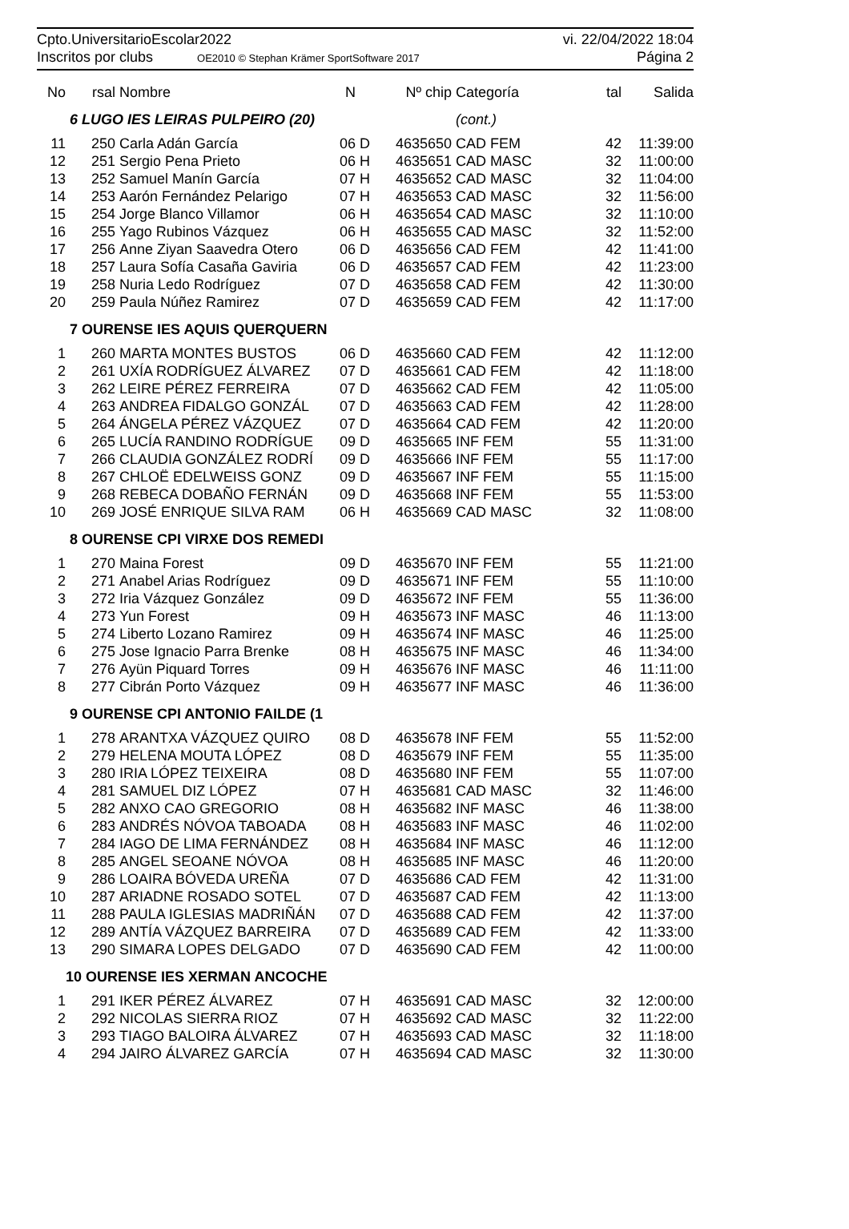Cpto.UniversitarioEscolar2022 vi. 22/04/2022 18:04
Inscritos por clubs OE2010 © Stephan Krämer SportSoftware 2017 Página 2
| No | rsal | Nombre | N | | Nº chip | Categoría | tal | Salida |
| --- | --- | --- | --- | --- | --- | --- | --- | --- |
| | 6 LUGO IES LEIRAS PULPEIRO (20) | | | | | (cont.) | | |
| 11 | 250 | Carla Adán García | 06 | D | 4635650 | CAD FEM | 42 | 11:39:00 |
| 12 | 251 | Sergio Pena Prieto | 06 | H | 4635651 | CAD MASC | 32 | 11:00:00 |
| 13 | 252 | Samuel Manín García | 07 | H | 4635652 | CAD MASC | 32 | 11:04:00 |
| 14 | 253 | Aarón Fernández Pelarigo | 07 | H | 4635653 | CAD MASC | 32 | 11:56:00 |
| 15 | 254 | Jorge Blanco Villamor | 06 | H | 4635654 | CAD MASC | 32 | 11:10:00 |
| 16 | 255 | Yago Rubinos Vázquez | 06 | H | 4635655 | CAD MASC | 32 | 11:52:00 |
| 17 | 256 | Anne Ziyan Saavedra Otero | 06 | D | 4635656 | CAD FEM | 42 | 11:41:00 |
| 18 | 257 | Laura Sofía Casaña Gaviria | 06 | D | 4635657 | CAD FEM | 42 | 11:23:00 |
| 19 | 258 | Nuria Ledo Rodríguez | 07 | D | 4635658 | CAD FEM | 42 | 11:30:00 |
| 20 | 259 | Paula Núñez Ramirez | 07 | D | 4635659 | CAD FEM | 42 | 11:17:00 |
| | 7 OURENSE IES AQUIS QUERQUERN | | | | | | | |
| 1 | 260 | MARTA MONTES BUSTOS | 06 | D | 4635660 | CAD FEM | 42 | 11:12:00 |
| 2 | 261 | UXÍA RODRÍGUEZ ÁLVAREZ | 07 | D | 4635661 | CAD FEM | 42 | 11:18:00 |
| 3 | 262 | LEIRE PÉREZ FERREIRA | 07 | D | 4635662 | CAD FEM | 42 | 11:05:00 |
| 4 | 263 | ANDREA FIDALGO GONZÁL | 07 | D | 4635663 | CAD FEM | 42 | 11:28:00 |
| 5 | 264 | ÁNGELA PÉREZ VÁZQUEZ | 07 | D | 4635664 | CAD FEM | 42 | 11:20:00 |
| 6 | 265 | LUCÍA RANDINO RODRÍGUE | 09 | D | 4635665 | INF FEM | 55 | 11:31:00 |
| 7 | 266 | CLAUDIA GONZÁLEZ RODRÍ | 09 | D | 4635666 | INF FEM | 55 | 11:17:00 |
| 8 | 267 | CHLOË EDELWEISS GONZ | 09 | D | 4635667 | INF FEM | 55 | 11:15:00 |
| 9 | 268 | REBECA DOBAÑO FERNÁN | 09 | D | 4635668 | INF FEM | 55 | 11:53:00 |
| 10 | 269 | JOSÉ ENRIQUE SILVA RAM | 06 | H | 4635669 | CAD MASC | 32 | 11:08:00 |
| | 8 OURENSE CPI VIRXE DOS REMEDI | | | | | | | |
| 1 | 270 | Maina Forest | 09 | D | 4635670 | INF FEM | 55 | 11:21:00 |
| 2 | 271 | Anabel Arias Rodríguez | 09 | D | 4635671 | INF FEM | 55 | 11:10:00 |
| 3 | 272 | Iria Vázquez González | 09 | D | 4635672 | INF FEM | 55 | 11:36:00 |
| 4 | 273 | Yun Forest | 09 | H | 4635673 | INF MASC | 46 | 11:13:00 |
| 5 | 274 | Liberto Lozano Ramirez | 09 | H | 4635674 | INF MASC | 46 | 11:25:00 |
| 6 | 275 | Jose Ignacio Parra Brenke | 08 | H | 4635675 | INF MASC | 46 | 11:34:00 |
| 7 | 276 | Ayün Piquard Torres | 09 | H | 4635676 | INF MASC | 46 | 11:11:00 |
| 8 | 277 | Cibrán Porto Vázquez | 09 | H | 4635677 | INF MASC | 46 | 11:36:00 |
| | 9 OURENSE CPI ANTONIO FAILDE (1 | | | | | | | |
| 1 | 278 | ARANTXA VÁZQUEZ QUIRO | 08 | D | 4635678 | INF FEM | 55 | 11:52:00 |
| 2 | 279 | HELENA MOUTA LÓPEZ | 08 | D | 4635679 | INF FEM | 55 | 11:35:00 |
| 3 | 280 | IRIA LÓPEZ TEIXEIRA | 08 | D | 4635680 | INF FEM | 55 | 11:07:00 |
| 4 | 281 | SAMUEL DIZ LÓPEZ | 07 | H | 4635681 | CAD MASC | 32 | 11:46:00 |
| 5 | 282 | ANXO CAO GREGORIO | 08 | H | 4635682 | INF MASC | 46 | 11:38:00 |
| 6 | 283 | ANDRÉS NÓVOA TABOADA | 08 | H | 4635683 | INF MASC | 46 | 11:02:00 |
| 7 | 284 | IAGO DE LIMA FERNÁNDEZ | 08 | H | 4635684 | INF MASC | 46 | 11:12:00 |
| 8 | 285 | ANGEL SEOANE NÓVOA | 08 | H | 4635685 | INF MASC | 46 | 11:20:00 |
| 9 | 286 | LOAIRA BÓVEDA UREÑA | 07 | D | 4635686 | CAD FEM | 42 | 11:31:00 |
| 10 | 287 | ARIADNE ROSADO SOTEL | 07 | D | 4635687 | CAD FEM | 42 | 11:13:00 |
| 11 | 288 | PAULA IGLESIAS MADRIÑÁN | 07 | D | 4635688 | CAD FEM | 42 | 11:37:00 |
| 12 | 289 | ANTÍA VÁZQUEZ BARREIRA | 07 | D | 4635689 | CAD FEM | 42 | 11:33:00 |
| 13 | 290 | SIMARA LOPES DELGADO | 07 | D | 4635690 | CAD FEM | 42 | 11:00:00 |
| | 10 OURENSE IES XERMAN ANCOCHE | | | | | | | |
| 1 | 291 | IKER PÉREZ ÁLVAREZ | 07 | H | 4635691 | CAD MASC | 32 | 12:00:00 |
| 2 | 292 | NICOLAS SIERRA RIOZ | 07 | H | 4635692 | CAD MASC | 32 | 11:22:00 |
| 3 | 293 | TIAGO BALOIRA ÁLVAREZ | 07 | H | 4635693 | CAD MASC | 32 | 11:18:00 |
| 4 | 294 | JAIRO ÁLVAREZ GARCÍA | 07 | H | 4635694 | CAD MASC | 32 | 11:30:00 |